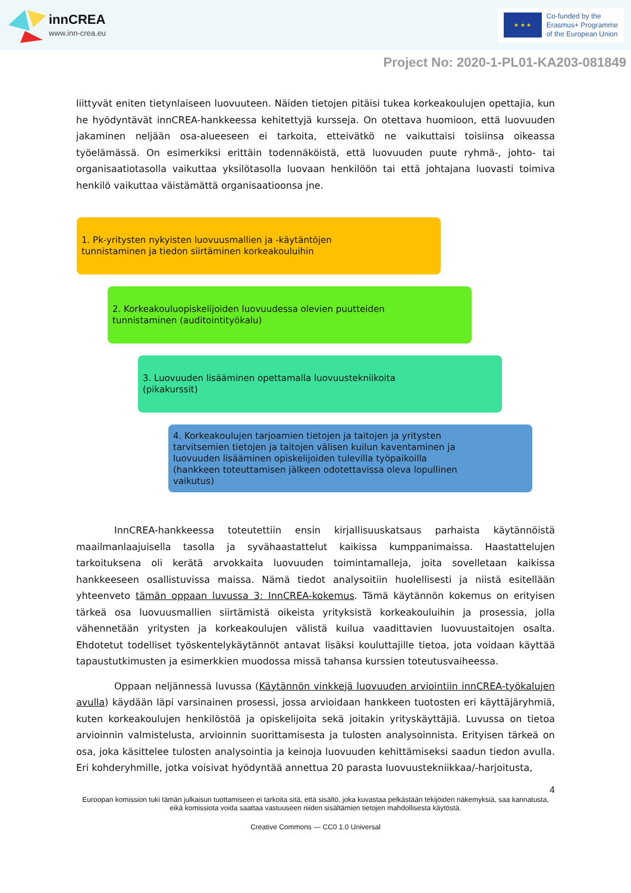innCREA
www.inn-crea.eu
★ ★ ★
Co-funded by the
Erasmus+ Programme
of the European Union
Project No: 2020-1-PL01-KA203-081849
liittyvät eniten tietynlaiseen luovuuteen. Näiden tietojen pitäisi tukea korkeakoulujen opettajia, kun he hyödyntävät innCREA-hankkeessa kehitettyjä kursseja. On otettava huomioon, että luovuuden jakaminen neljään osa-alueeseen ei tarkoita, etteivätkö ne vaikuttaisi toisiinsa oikeassa työelämässä. On esimerkiksi erittäin todennäköistä, että luovuuden puute ryhmä-, johto- tai organisaatiotasolla vaikuttaa yksilötasolla luovaan henkilöön tai että johtajana luovasti toimiva henkilö vaikuttaa väistämättä organisaatioonsa jne.
1. Pk-yritysten nykyisten luovuusmallien ja -käytäntöjen
tunnistaminen ja tiedon siirtäminen korkeakouluihin
2. Korkeakouluopiskelijoiden luovuudessa olevien puutteiden
tunnistaminen (auditointityökalu)
3. Luovuuden lisääminen opettamalla luovuustekniikoita
(pikakurssit)
4. Korkeakoulujen tarjoamien tietojen ja taitojen ja yritysten
tarvitsemien tietojen ja taitojen välisen kuilun kaventaminen ja
luovuuden lisääminen opiskelijoiden tulevilla työpaikoilla
(hankkeen toteuttamisen jälkeen odotettavissa oleva lopullinen
vaikutus)
InnCREA-hankkeessa toteutettiin ensin kirjallisuuskatsaus parhaista käytännöistä maailmanlaajuisella tasolla ja syvähaastattelut kaikissa kumppanimaissa. Haastattelujen tarkoituksena oli kerätä arvokkaita luovuuden toimintamalleja, joita sovelletaan kaikissa hankkeeseen osallistuvissa maissa. Nämä tiedot analysoitiin huolellisesti ja niistä esitellään yhteenveto tämän oppaan luvussa 3: InnCREA-kokemus. Tämä käytännön kokemus on erityisen tärkeä osa luovuusmallien siirtämistä oikeista yrityksistä korkeakouluihin ja prosessia, jolla vähennetään yritysten ja korkeakoulujen välistä kuilua vaadittavien luovuustaitojen osalta. Ehdotetut todelliset työskentelykäytännöt antavat lisäksi kouluttajille tietoa, jota voidaan käyttää tapaustutkimusten ja esimerkkien muodossa missä tahansa kurssien toteutusvaiheessa.
Oppaan neljännessä luvussa (Käytännön vinkkejä luovuuden arviointiin innCREA-työkalujen avulla) käydään läpi varsinainen prosessi, jossa arvioidaan hankkeen tuotosten eri käyttäjäryhmiä, kuten korkeakoulujen henkilöstöä ja opiskelijoita sekä joitakin yrityskäyttäjiä. Luvussa on tietoa arvioinnin valmistelusta, arvioinnin suorittamisesta ja tulosten analysoinnista. Erityisen tärkeä on osa, joka käsittelee tulosten analysointia ja keinoja luovuuden kehittämiseksi saadun tiedon avulla. Eri kohderyhmille, jotka voisivat hyödyntää annettua 20 parasta luovuustekniikkaa/-harjoitusta,
4
Euroopan komission tuki tämän julkaisun tuottamiseen ei tarkoita sitä, että sisältö, joka kuvastaa pelkästään tekijöiden näkemyksiä, saa kannatusta, eikä komissiota voida saattaa vastuuseen niiden sisältämien tietojen mahdollisesta käytöstä.
Creative Commons — CC0 1.0 Universal